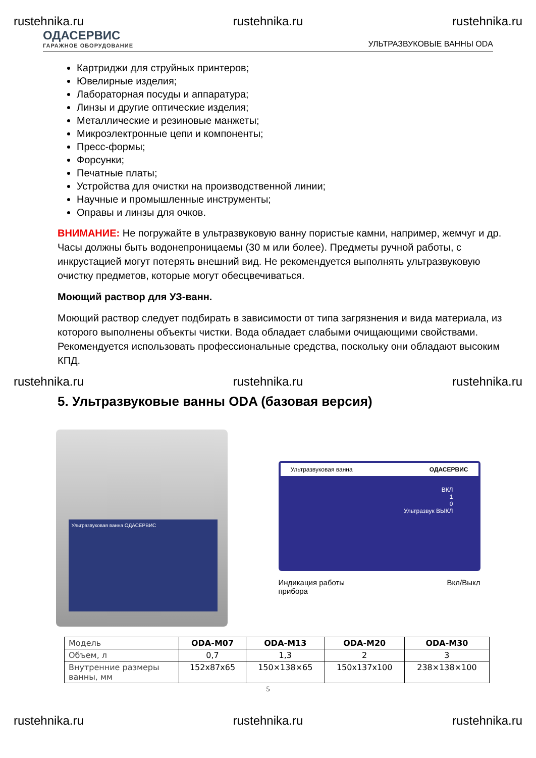rustehnika.ru rustehnika.ru rustehnika.ru
ОДАСЕРВИС
ГАРАЖНОЕ ОБОРУДОВАНИЕ
УЛЬТРАЗВУКОВЫЕ ВАННЫ ODA
Картриджи для струйных принтеров;
Ювелирные изделия;
Лабораторная посуды и аппаратура;
Линзы и другие оптические изделия;
Металлические и резиновые манжеты;
Микроэлектронные цепи и компоненты;
Пресс-формы;
Форсунки;
Печатные платы;
Устройства для очистки на производственной линии;
Научные и промышленные инструменты;
Оправы и линзы для очков.
ВНИМАНИЕ: Не погружайте в ультразвуковую ванну пористые камни, например, жемчуг и др. Часы должны быть водонепроницаемы (30 м или более). Предметы ручной работы, с инкрустацией могут потерять внешний вид. Не рекомендуется выполнять ультразвуковую очистку предметов, которые могут обесцвечиваться.
Моющий раствор для УЗ-ванн.
Моющий раствор следует подбирать в зависимости от типа загрязнения и вида материала, из которого выполнены объекты чистки. Вода обладает слабыми очищающими свойствами. Рекомендуется использовать профессиональные средства, поскольку они обладают высоким КПД.
rustehnika.ru rustehnika.ru rustehnika.ru
5. Ультразвуковые ванны ODA (базовая версия)
Ультразвуковая ванна ОДАСЕРВИС
Ультразвуковая ванна ОДАСЕРВИС
ВКЛ
1
0
Ультразвук ВЫКЛ
Индикация работы
прибора Вкл/Выкл
| Модель | ODA-M07 | ODA-M13 | ODA-M20 | ODA-M30 |
| --- | --- | --- | --- | --- |
| Объем, л | 0,7 | 1,3 | 2 | 3 |
| Внутренние размеры ванны, мм | 152x87x65 | 150×138×65 | 150x137x100 | 238×138×100 |
5
rustehnika.ru rustehnika.ru rustehnika.ru